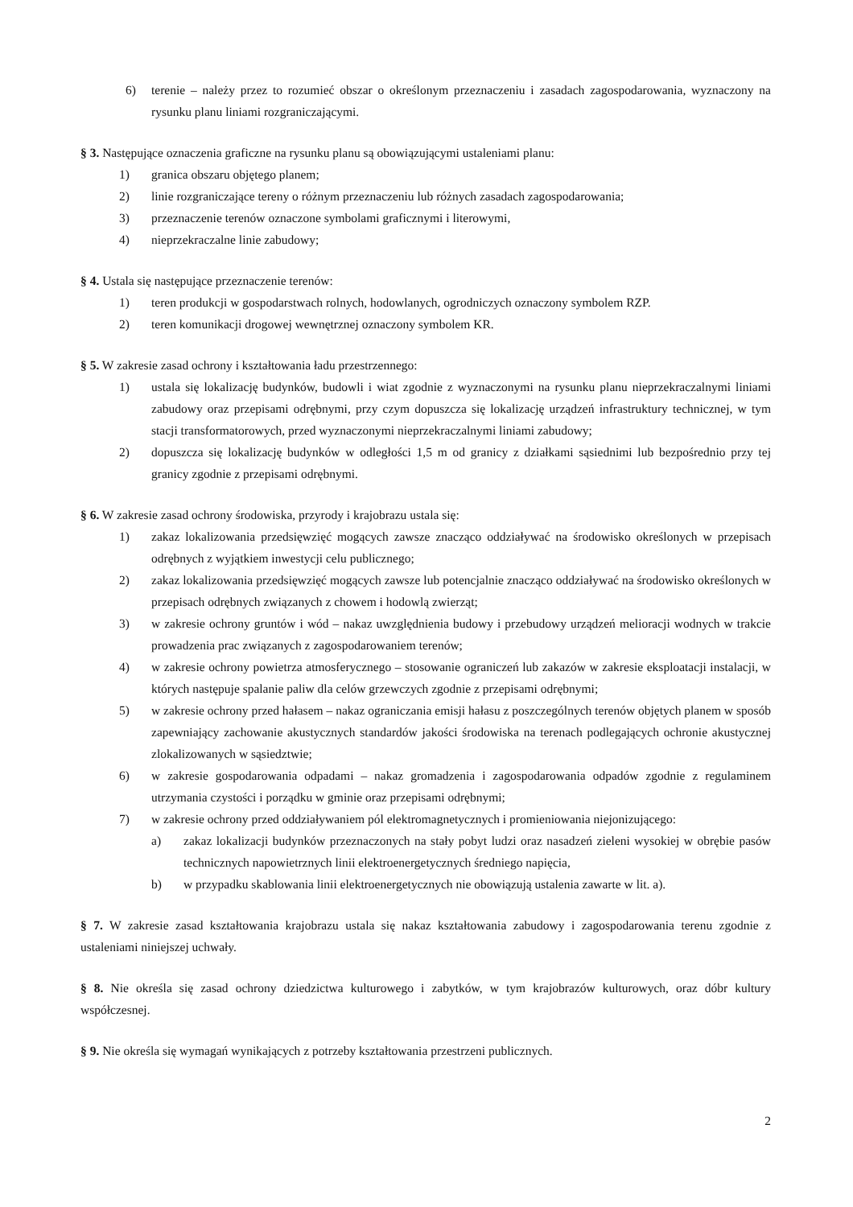6) terenie – należy przez to rozumieć obszar o określonym przeznaczeniu i zasadach zagospodarowania, wyznaczony na rysunku planu liniami rozgraniczającymi.
§ 3. Następujące oznaczenia graficzne na rysunku planu są obowiązującymi ustaleniami planu:
1) granica obszaru objętego planem;
2) linie rozgraniczające tereny o różnym przeznaczeniu lub różnych zasadach zagospodarowania;
3) przeznaczenie terenów oznaczone symbolami graficznymi i literowymi,
4) nieprzekraczalne linie zabudowy;
§ 4. Ustala się następujące przeznaczenie terenów:
1) teren produkcji w gospodarstwach rolnych, hodowlanych, ogrodniczych oznaczony symbolem RZP.
2) teren komunikacji drogowej wewnętrznej oznaczony symbolem KR.
§ 5. W zakresie zasad ochrony i kształtowania ładu przestrzennego:
1) ustala się lokalizację budynków, budowli i wiat zgodnie z wyznaczonymi na rysunku planu nieprzekraczalnymi liniami zabudowy oraz przepisami odrębnymi, przy czym dopuszcza się lokalizację urządzeń infrastruktury technicznej, w tym stacji transformatorowych, przed wyznaczonymi nieprzekraczalnymi liniami zabudowy;
2) dopuszcza się lokalizację budynków w odległości 1,5 m od granicy z działkami sąsiednimi lub bezpośrednio przy tej granicy zgodnie z przepisami odrębnymi.
§ 6. W zakresie zasad ochrony środowiska, przyrody i krajobrazu ustala się:
1) zakaz lokalizowania przedsięwzięć mogących zawsze znacząco oddziaływać na środowisko określonych w przepisach odrębnych z wyjątkiem inwestycji celu publicznego;
2) zakaz lokalizowania przedsięwzięć mogących zawsze lub potencjalnie znacząco oddziaływać na środowisko określonych w przepisach odrębnych związanych z chowem i hodowlą zwierząt;
3) w zakresie ochrony gruntów i wód – nakaz uwzględnienia budowy i przebudowy urządzeń melioracji wodnych w trakcie prowadzenia prac związanych z zagospodarowaniem terenów;
4) w zakresie ochrony powietrza atmosferycznego – stosowanie ograniczeń lub zakazów w zakresie eksploatacji instalacji, w których następuje spalanie paliw dla celów grzewczych zgodnie z przepisami odrębnymi;
5) w zakresie ochrony przed hałasem – nakaz ograniczania emisji hałasu z poszczególnych terenów objętych planem w sposób zapewniający zachowanie akustycznych standardów jakości środowiska na terenach podlegających ochronie akustycznej zlokalizowanych w sąsiedztwie;
6) w zakresie gospodarowania odpadami – nakaz gromadzenia i zagospodarowania odpadów zgodnie z regulaminem utrzymania czystości i porządku w gminie oraz przepisami odrębnymi;
7) w zakresie ochrony przed oddziaływaniem pól elektromagnetycznych i promieniowania niejonizującego:
a) zakaz lokalizacji budynków przeznaczonych na stały pobyt ludzi oraz nasadzeń zieleni wysokiej w obrębie pasów technicznych napowietrznych linii elektroenergetycznych średniego napięcia,
b) w przypadku skablowania linii elektroenergetycznych nie obowiązują ustalenia zawarte w lit. a).
§ 7. W zakresie zasad kształtowania krajobrazu ustala się nakaz kształtowania zabudowy i zagospodarowania terenu zgodnie z ustaleniami niniejszej uchwały.
§ 8. Nie określa się zasad ochrony dziedzictwa kulturowego i zabytków, w tym krajobrazów kulturowych, oraz dóbr kultury współczesnej.
§ 9. Nie określa się wymagań wynikających z potrzeby kształtowania przestrzeni publicznych.
2